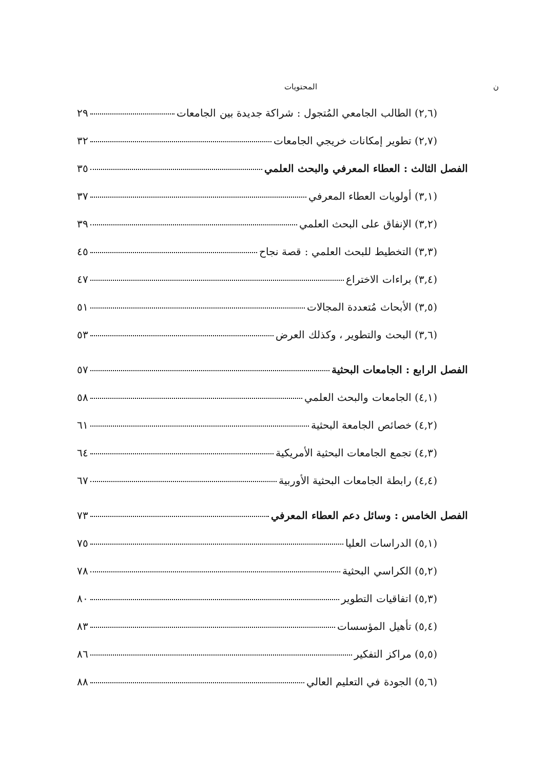ن المحتويات
(٢,٦) الطالب الجامعي المُتجول : شراكة جديدة بين الجامعات ٢٩
(٢,٧) تطوير إمكانات خريجي الجامعات ٣٢
الفصل الثالث : العطاء المعرفي والبحث العلمي ٣٥
(٣,١) أولويات العطاء المعرفي ٣٧
(٣,٢) الإنفاق على البحث العلمي ٣٩
(٣,٣) التخطيط للبحث العلمي : قصة نجاح ٤٥
(٣,٤) براءات الاختراع ٤٧
(٣,٥) الأبحاث مُتعددة المجالات ٥١
(٣,٦) البحث والتطوير ، وكذلك العرض ٥٣
الفصل الرابع : الجامعات البحثية ٥٧
(٤,١) الجامعات والبحث العلمي ٥٨
(٤,٢) خصائص الجامعة البحثية ٦١
(٤,٣) تجمع الجامعات البحثية الأمريكية ٦٤
(٤,٤) رابطة الجامعات البحثية الأوربية ٦٧
الفصل الخامس : وسائل دعم العطاء المعرفي ٧٣
(٥,١) الدراسات العليا ٧٥
(٥,٢) الكراسي البحثية ٧٨
(٥,٣) اتفاقيات التطوير ٨٠
(٥,٤) تأهيل المؤسسات ٨٣
(٥,٥) مراكز التفكير ٨٦
(٥,٦) الجودة في التعليم العالي ٨٨